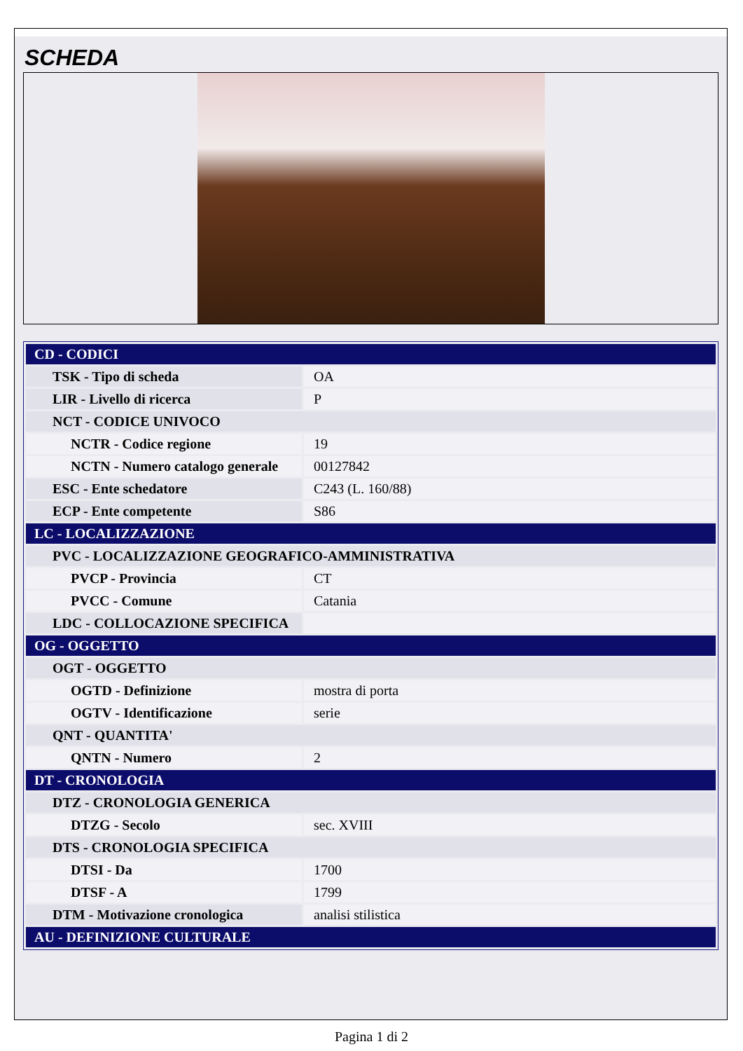SCHEDA
| CD - CODICI | |
| TSK - Tipo di scheda | OA |
| LIR - Livello di ricerca | P |
| NCT - CODICE UNIVOCO | |
| NCTR - Codice regione | 19 |
| NCTN - Numero catalogo generale | 00127842 |
| ESC - Ente schedatore | C243 (L. 160/88) |
| ECP - Ente competente | S86 |
| LC - LOCALIZZAZIONE | |
| PVC - LOCALIZZAZIONE GEOGRAFICO-AMMINISTRATIVA | |
| PVCP - Provincia | CT |
| PVCC - Comune | Catania |
| LDC - COLLOCAZIONE SPECIFICA | |
| OG - OGGETTO | |
| OGT - OGGETTO | |
| OGTD - Definizione | mostra di porta |
| OGTV - Identificazione | serie |
| QNT - QUANTITA' | |
| QNTN - Numero | 2 |
| DT - CRONOLOGIA | |
| DTZ - CRONOLOGIA GENERICA | |
| DTZG - Secolo | sec. XVIII |
| DTS - CRONOLOGIA SPECIFICA | |
| DTSI - Da | 1700 |
| DTSF - A | 1799 |
| DTM - Motivazione cronologica | analisi stilistica |
| AU - DEFINIZIONE CULTURALE | |
Pagina 1 di 2